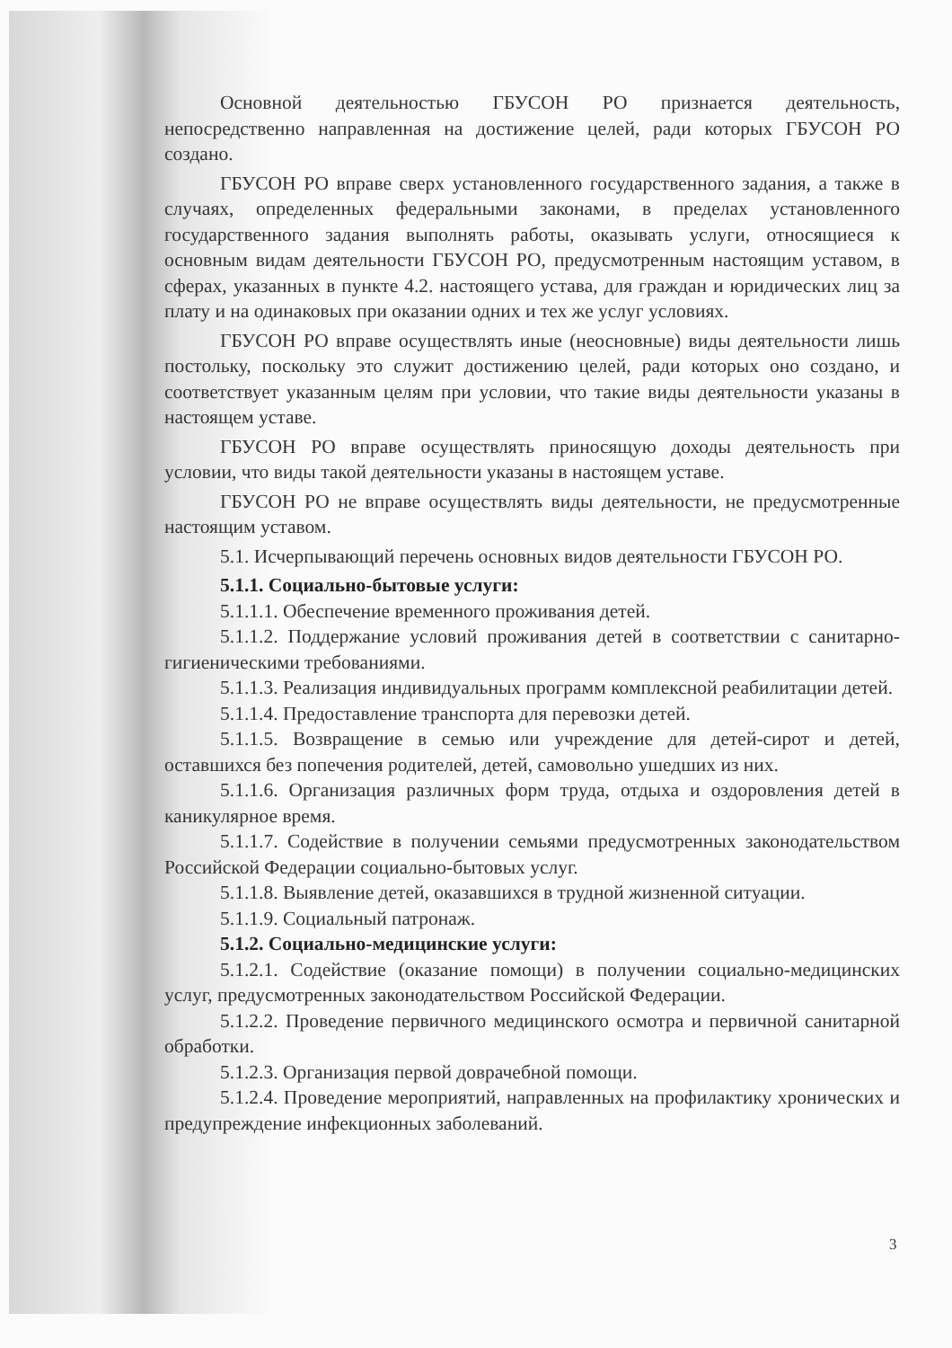Основной деятельностью ГБУСОН РО признается деятельность, непосредственно направленная на достижение целей, ради которых ГБУСОН РО создано.
ГБУСОН РО вправе сверх установленного государственного задания, а также в случаях, определенных федеральными законами, в пределах установленного государственного задания выполнять работы, оказывать услуги, относящиеся к основным видам деятельности ГБУСОН РО, предусмотренным настоящим уставом, в сферах, указанных в пункте 4.2. настоящего устава, для граждан и юридических лиц за плату и на одинаковых при оказании одних и тех же услуг условиях.
ГБУСОН РО вправе осуществлять иные (неосновные) виды деятельности лишь постольку, поскольку это служит достижению целей, ради которых оно создано, и соответствует указанным целям при условии, что такие виды деятельности указаны в настоящем уставе.
ГБУСОН РО вправе осуществлять приносящую доходы деятельность при условии, что виды такой деятельности указаны в настоящем уставе.
ГБУСОН РО не вправе осуществлять виды деятельности, не предусмотренные настоящим уставом.
5.1. Исчерпывающий перечень основных видов деятельности ГБУСОН РО.
5.1.1. Социально-бытовые услуги:
5.1.1.1. Обеспечение временного проживания детей.
5.1.1.2. Поддержание условий проживания детей в соответствии с санитарно-гигиеническими требованиями.
5.1.1.3. Реализация индивидуальных программ комплексной реабилитации детей.
5.1.1.4. Предоставление транспорта для перевозки детей.
5.1.1.5. Возвращение в семью или учреждение для детей-сирот и детей, оставшихся без попечения родителей, детей, самовольно ушедших из них.
5.1.1.6. Организация различных форм труда, отдыха и оздоровления детей в каникулярное время.
5.1.1.7. Содействие в получении семьями предусмотренных законодательством Российской Федерации социально-бытовых услуг.
5.1.1.8. Выявление детей, оказавшихся в трудной жизненной ситуации.
5.1.1.9. Социальный патронаж.
5.1.2. Социально-медицинские услуги:
5.1.2.1. Содействие (оказание помощи) в получении социально-медицинских услуг, предусмотренных законодательством Российской Федерации.
5.1.2.2. Проведение первичного медицинского осмотра и первичной санитарной обработки.
5.1.2.3. Организация первой доврачебной помощи.
5.1.2.4. Проведение мероприятий, направленных на профилактику хронических и предупреждение инфекционных заболеваний.
3